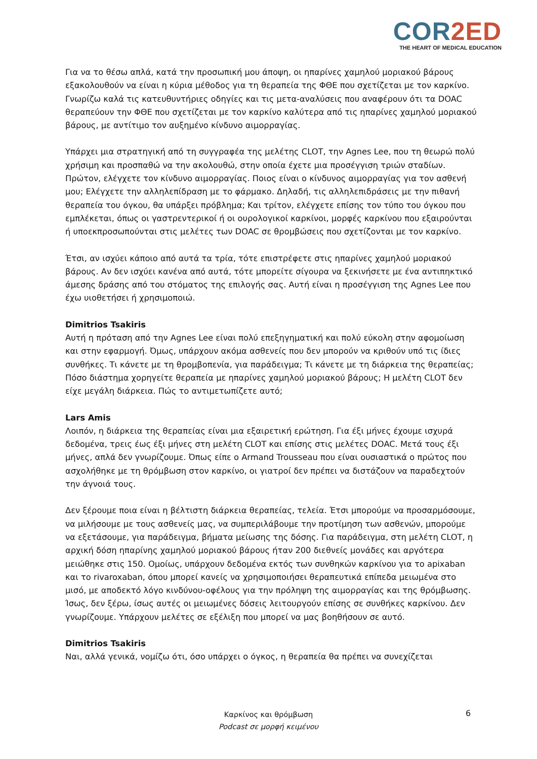COR2ED
THE HEART OF MEDICAL EDUCATION
Για να το θέσω απλά, κατά την προσωπική μου άποψη, οι ηπαρίνες χαμηλού μοριακού βάρους εξακολουθούν να είναι η κύρια μέθοδος για τη θεραπεία της ΦΘΕ που σχετίζεται με τον καρκίνο. Γνωρίζω καλά τις κατευθυντήριες οδηγίες και τις μετα-αναλύσεις που αναφέρουν ότι τα DOAC θεραπεύουν την ΦΘΕ που σχετίζεται με τον καρκίνο καλύτερα από τις ηπαρίνες χαμηλού μοριακού βάρους, με αντίτιμο τον αυξημένο κίνδυνο αιμορραγίας.
Υπάρχει μια στρατηγική από τη συγγραφέα της μελέτης CLOT, την Agnes Lee, που τη θεωρώ πολύ χρήσιμη και προσπαθώ να την ακολουθώ, στην οποία έχετε μια προσέγγιση τριών σταδίων. Πρώτον, ελέγχετε τον κίνδυνο αιμορραγίας. Ποιος είναι ο κίνδυνος αιμορραγίας για τον ασθενή μου; Ελέγχετε την αλληλεπίδραση με το φάρμακο. Δηλαδή, τις αλληλεπιδράσεις με την πιθανή θεραπεία του όγκου, θα υπάρξει πρόβλημα; Και τρίτον, ελέγχετε επίσης τον τύπο του όγκου που εμπλέκεται, όπως οι γαστρεντερικοί ή οι ουρολογικοί καρκίνοι, μορφές καρκίνου που εξαιρούνται ή υποεκπροσωπούνται στις μελέτες των DOAC σε θρομβώσεις που σχετίζονται με τον καρκίνο.
Έτσι, αν ισχύει κάποιο από αυτά τα τρία, τότε επιστρέφετε στις ηπαρίνες χαμηλού μοριακού βάρους. Αν δεν ισχύει κανένα από αυτά, τότε μπορείτε σίγουρα να ξεκινήσετε με ένα αντιπηκτικό άμεσης δράσης από του στόματος της επιλογής σας. Αυτή είναι η προσέγγιση της Agnes Lee που έχω υιοθετήσει ή χρησιμοποιώ.
Dimitrios Tsakiris
Αυτή η πρόταση από την Agnes Lee είναι πολύ επεξηγηματική και πολύ εύκολη στην αφομοίωση και στην εφαρμογή. Όμως, υπάρχουν ακόμα ασθενείς που δεν μπορούν να κριθούν υπό τις ίδιες συνθήκες. Τι κάνετε με τη θρομβοπενία, για παράδειγμα; Τι κάνετε με τη διάρκεια της θεραπείας; Πόσο διάστημα χορηγείτε θεραπεία με ηπαρίνες χαμηλού μοριακού βάρους; Η μελέτη CLOT δεν είχε μεγάλη διάρκεια. Πώς το αντιμετωπίζετε αυτό;
Lars Amis
Λοιπόν, η διάρκεια της θεραπείας είναι μια εξαιρετική ερώτηση. Για έξι μήνες έχουμε ισχυρά δεδομένα, τρεις έως έξι μήνες στη μελέτη CLOT και επίσης στις μελέτες DOAC. Μετά τους έξι μήνες, απλά δεν γνωρίζουμε. Όπως είπε ο Armand Trousseau που είναι ουσιαστικά ο πρώτος που ασχολήθηκε με τη θρόμβωση στον καρκίνο, οι γιατροί δεν πρέπει να διστάζουν να παραδεχτούν την άγνοιά τους.
Δεν ξέρουμε ποια είναι η βέλτιστη διάρκεια θεραπείας, τελεία. Έτσι μπορούμε να προσαρμόσουμε, να μιλήσουμε με τους ασθενείς μας, να συμπεριλάβουμε την προτίμηση των ασθενών, μπορούμε να εξετάσουμε, για παράδειγμα, βήματα μείωσης της δόσης. Για παράδειγμα, στη μελέτη CLOT, η αρχική δόση ηπαρίνης χαμηλού μοριακού βάρους ήταν 200 διεθνείς μονάδες και αργότερα μειώθηκε στις 150. Ομοίως, υπάρχουν δεδομένα εκτός των συνθηκών καρκίνου για το apixaban και το rivaroxaban, όπου μπορεί κανείς να χρησιμοποιήσει θεραπευτικά επίπεδα μειωμένα στο μισό, με αποδεκτό λόγο κινδύνου-οφέλους για την πρόληψη της αιμορραγίας και της θρόμβωσης. Ίσως, δεν ξέρω, ίσως αυτές οι μειωμένες δόσεις λειτουργούν επίσης σε συνθήκες καρκίνου. Δεν γνωρίζουμε. Υπάρχουν μελέτες σε εξέλιξη που μπορεί να μας βοηθήσουν σε αυτό.
Dimitrios Tsakiris
Ναι, αλλά γενικά, νομίζω ότι, όσο υπάρχει ο όγκος, η θεραπεία θα πρέπει να συνεχίζεται
Καρκίνος και θρόμβωση
Podcast σε μορφή κειμένου
6